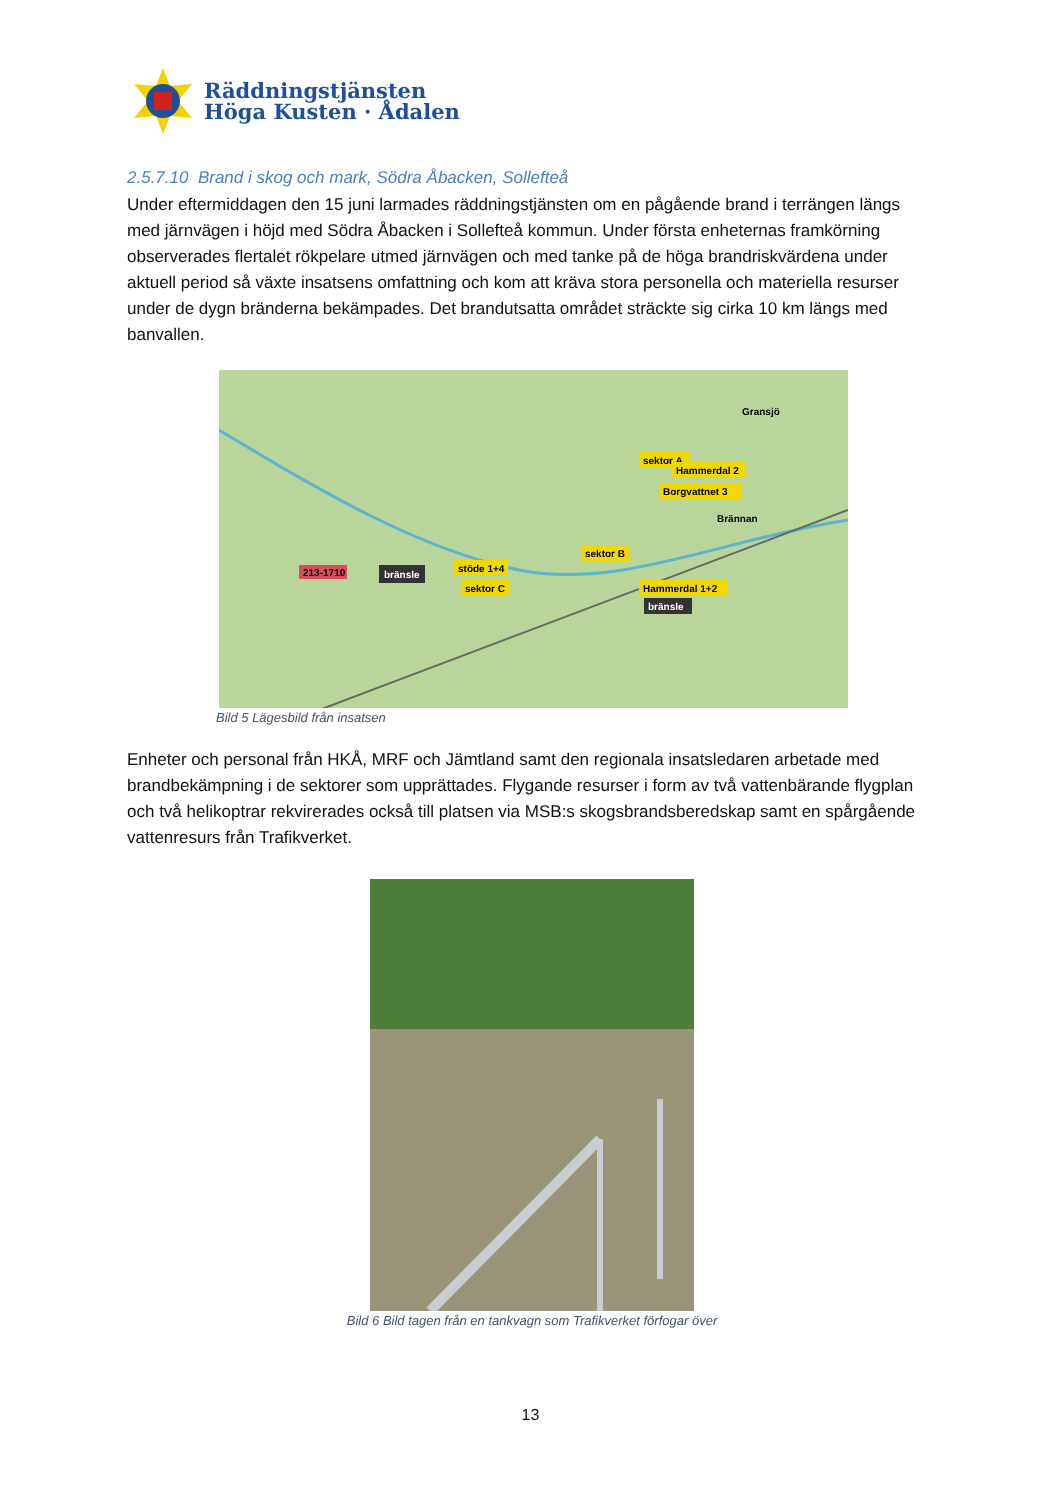Räddningstjänsten
Höga Kusten · Ådalen
2.5.7.10 Brand i skog och mark, Södra Åbacken, Sollefteå
Under eftermiddagen den 15 juni larmades räddningstjänsten om en pågående brand i terrängen längs med järnvägen i höjd med Södra Åbacken i Sollefteå kommun. Under första enheternas framkörning observerades flertalet rökpelare utmed järnvägen och med tanke på de höga brandriskvärdena under aktuell period så växte insatsens omfattning och kom att kräva stora personella och materiella resurser under de dygn bränderna bekämpades. Det brandutsatta området sträckte sig cirka 10 km längs med banvallen.
213-1710
bränsle
stöde 1+4
sektor C
sektor B
Hammerdal 1+2
bränsle
sektor A
Hammerdal 2
Borgvattnet 3
Gransjö
Brännan
Bild 5 Lägesbild från insatsen
Enheter och personal från HKÅ, MRF och Jämtland samt den regionala insatsledaren arbetade med brandbekämpning i de sektorer som upprättades. Flygande resurser i form av två vattenbärande flygplan och två helikoptrar rekvirerades också till platsen via MSB:s skogsbrandsberedskap samt en spårgående vattenresurs från Trafikverket.
Bild 6 Bild tagen från en tankvagn som Trafikverket förfogar över
13